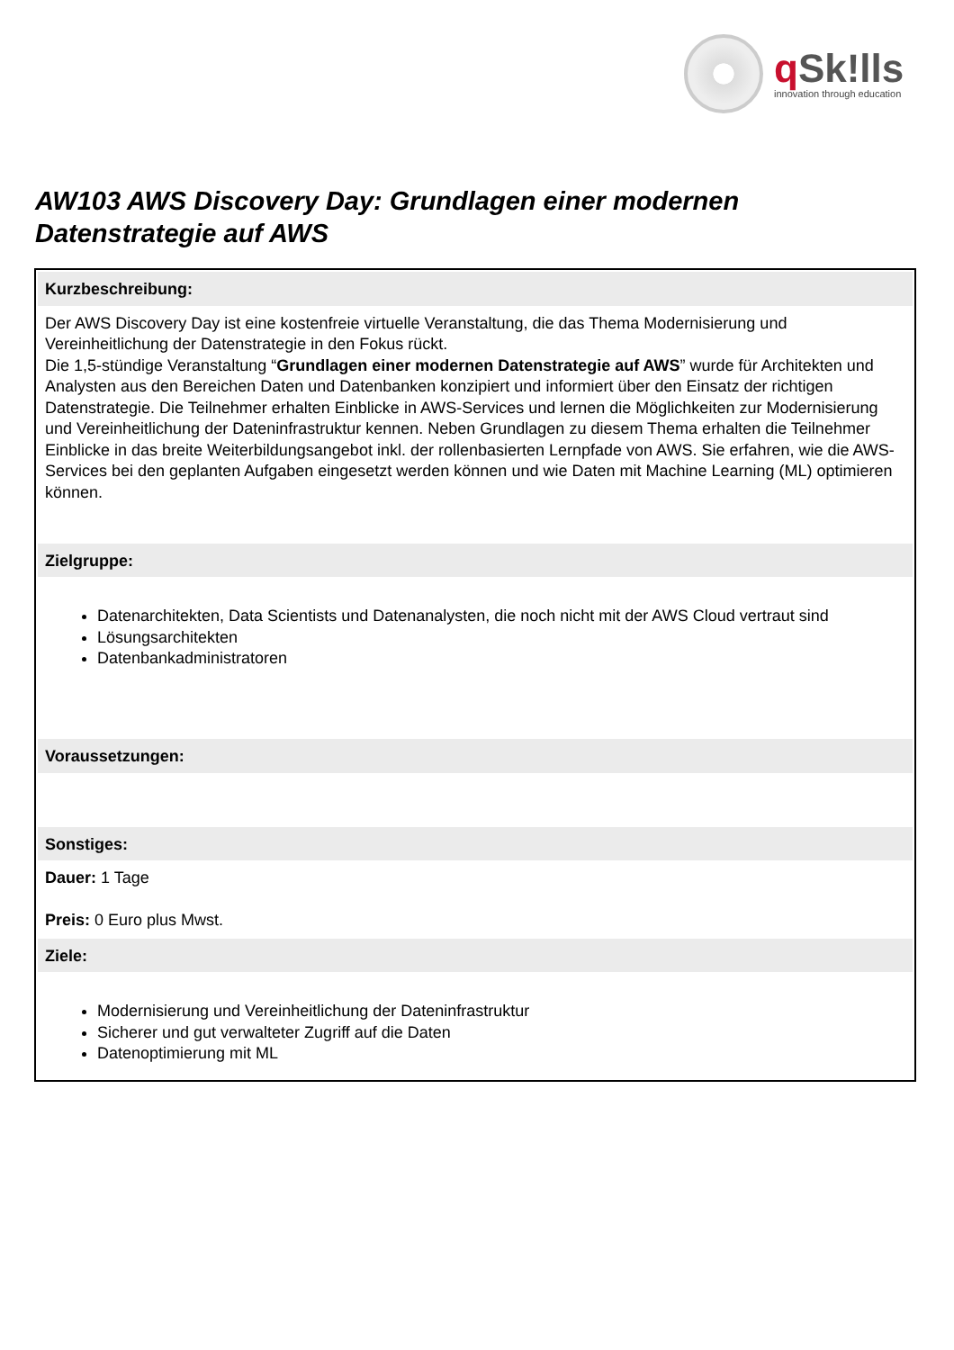q Sk!lls
innovation through education
AW103 AWS Discovery Day: Grundlagen einer modernen Datenstrategie auf AWS
Kurzbeschreibung:
Der AWS Discovery Day ist eine kostenfreie virtuelle Veranstaltung, die das Thema Modernisierung und Vereinheitlichung der Datenstrategie in den Fokus rückt.
Die 1,5-stündige Veranstaltung “Grundlagen einer modernen Datenstrategie auf AWS” wurde für Architekten und Analysten aus den Bereichen Daten und Datenbanken konzipiert und informiert über den Einsatz der richtigen Datenstrategie. Die Teilnehmer erhalten Einblicke in AWS-Services und lernen die Möglichkeiten zur Modernisierung und Vereinheitlichung der Dateninfrastruktur kennen. Neben Grundlagen zu diesem Thema erhalten die Teilnehmer Einblicke in das breite Weiterbildungsangebot inkl. der rollenbasierten Lernpfade von AWS. Sie erfahren, wie die AWS-Services bei den geplanten Aufgaben eingesetzt werden können und wie Daten mit Machine Learning (ML) optimieren können.
Zielgruppe:
Datenarchitekten, Data Scientists und Datenanalysten, die noch nicht mit der AWS Cloud vertraut sind
Lösungsarchitekten
Datenbankadministratoren
Voraussetzungen:
Sonstiges:
Dauer: 1 Tage
Preis: 0 Euro plus Mwst.
Ziele:
Modernisierung und Vereinheitlichung der Dateninfrastruktur
Sicherer und gut verwalteter Zugriff auf die Daten
Datenoptimierung mit ML